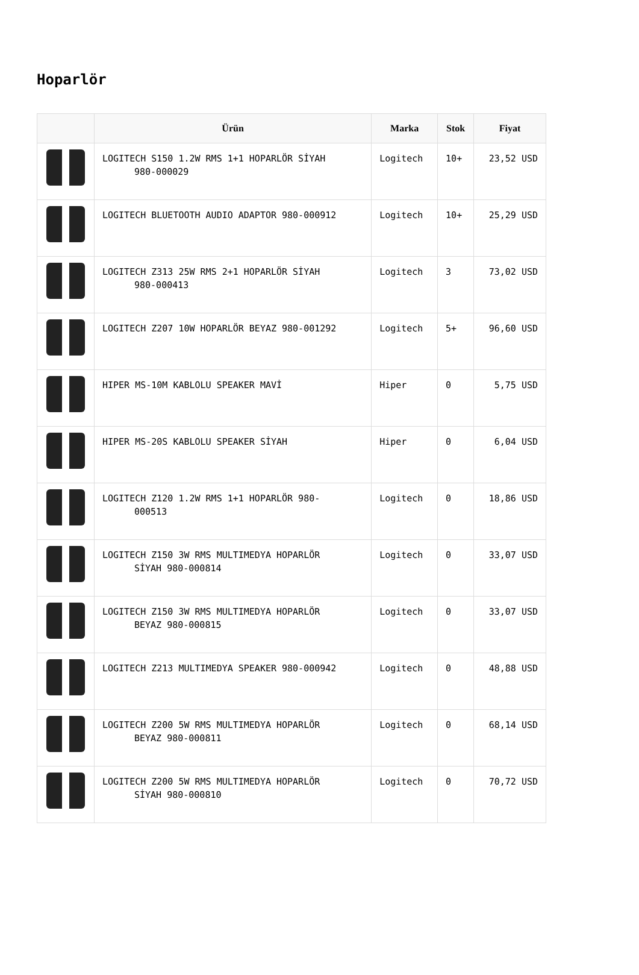Hoparlör
| | Ürün | Marka | Stok | Fiyat |
| --- | --- | --- | --- | --- |
| | LOGITECH S150 1.2W RMS 1+1 HOPARLÖR SİYAH 980-000029 | Logitech | 10+ | 23,52 USD |
| | LOGITECH BLUETOOTH AUDIO ADAPTOR 980-000912 | Logitech | 10+ | 25,29 USD |
| | LOGITECH Z313 25W RMS 2+1 HOPARLÖR SİYAH 980-000413 | Logitech | 3 | 73,02 USD |
| | LOGITECH Z207 10W HOPARLÖR BEYAZ 980-001292 | Logitech | 5+ | 96,60 USD |
| | HIPER MS-10M KABLOLU SPEAKER MAVİ | Hiper | 0 | 5,75 USD |
| | HIPER MS-20S KABLOLU SPEAKER SİYAH | Hiper | 0 | 6,04 USD |
| | LOGITECH Z120 1.2W RMS 1+1 HOPARLÖR 980- 000513 | Logitech | 0 | 18,86 USD |
| | LOGITECH Z150 3W RMS MULTIMEDYA HOPARLÖR SİYAH 980-000814 | Logitech | 0 | 33,07 USD |
| | LOGITECH Z150 3W RMS MULTIMEDYA HOPARLÖR BEYAZ 980-000815 | Logitech | 0 | 33,07 USD |
| | LOGITECH Z213 MULTIMEDYA SPEAKER 980-000942 | Logitech | 0 | 48,88 USD |
| | LOGITECH Z200 5W RMS MULTIMEDYA HOPARLÖR BEYAZ 980-000811 | Logitech | 0 | 68,14 USD |
| | LOGITECH Z200 5W RMS MULTIMEDYA HOPARLÖR SİYAH 980-000810 | Logitech | 0 | 70,72 USD |